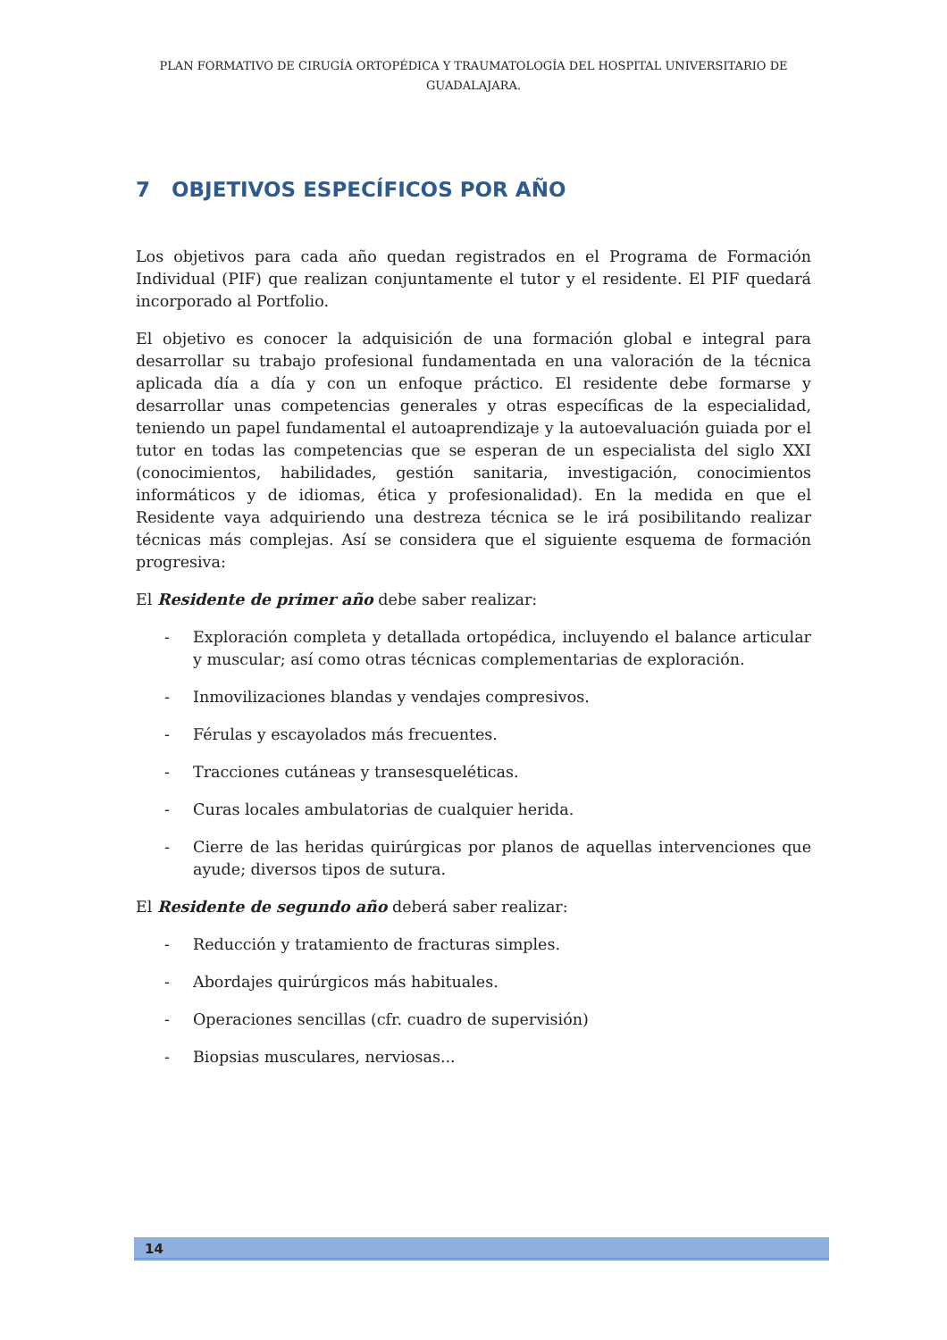PLAN FORMATIVO DE CIRUGÍA ORTOPÉDICA Y TRAUMATOLOGÍA DEL HOSPITAL UNIVERSITARIO DE GUADALAJARA.
7 OBJETIVOS ESPECÍFICOS POR AÑO
Los objetivos para cada año quedan registrados en el Programa de Formación Individual (PIF) que realizan conjuntamente el tutor y el residente. El PIF quedará incorporado al Portfolio.
El objetivo es conocer la adquisición de una formación global e integral para desarrollar su trabajo profesional fundamentada en una valoración de la técnica aplicada día a día y con un enfoque práctico. El residente debe formarse y desarrollar unas competencias generales y otras específicas de la especialidad, teniendo un papel fundamental el autoaprendizaje y la autoevaluación guiada por el tutor en todas las competencias que se esperan de un especialista del siglo XXI (conocimientos, habilidades, gestión sanitaria, investigación, conocimientos informáticos y de idiomas, ética y profesionalidad). En la medida en que el Residente vaya adquiriendo una destreza técnica se le irá posibilitando realizar técnicas más complejas. Así se considera que el siguiente esquema de formación progresiva:
El Residente de primer año debe saber realizar:
- Exploración completa y detallada ortopédica, incluyendo el balance articular y muscular; así como otras técnicas complementarias de exploración.
- Inmovilizaciones blandas y vendajes compresivos.
- Férulas y escayolados más frecuentes.
- Tracciones cutáneas y transesqueléticas.
- Curas locales ambulatorias de cualquier herida.
- Cierre de las heridas quirúrgicas por planos de aquellas intervenciones que ayude; diversos tipos de sutura.
El Residente de segundo año deberá saber realizar:
- Reducción y tratamiento de fracturas simples.
- Abordajes quirúrgicos más habituales.
- Operaciones sencillas (cfr. cuadro de supervisión)
- Biopsias musculares, nerviosas...
14